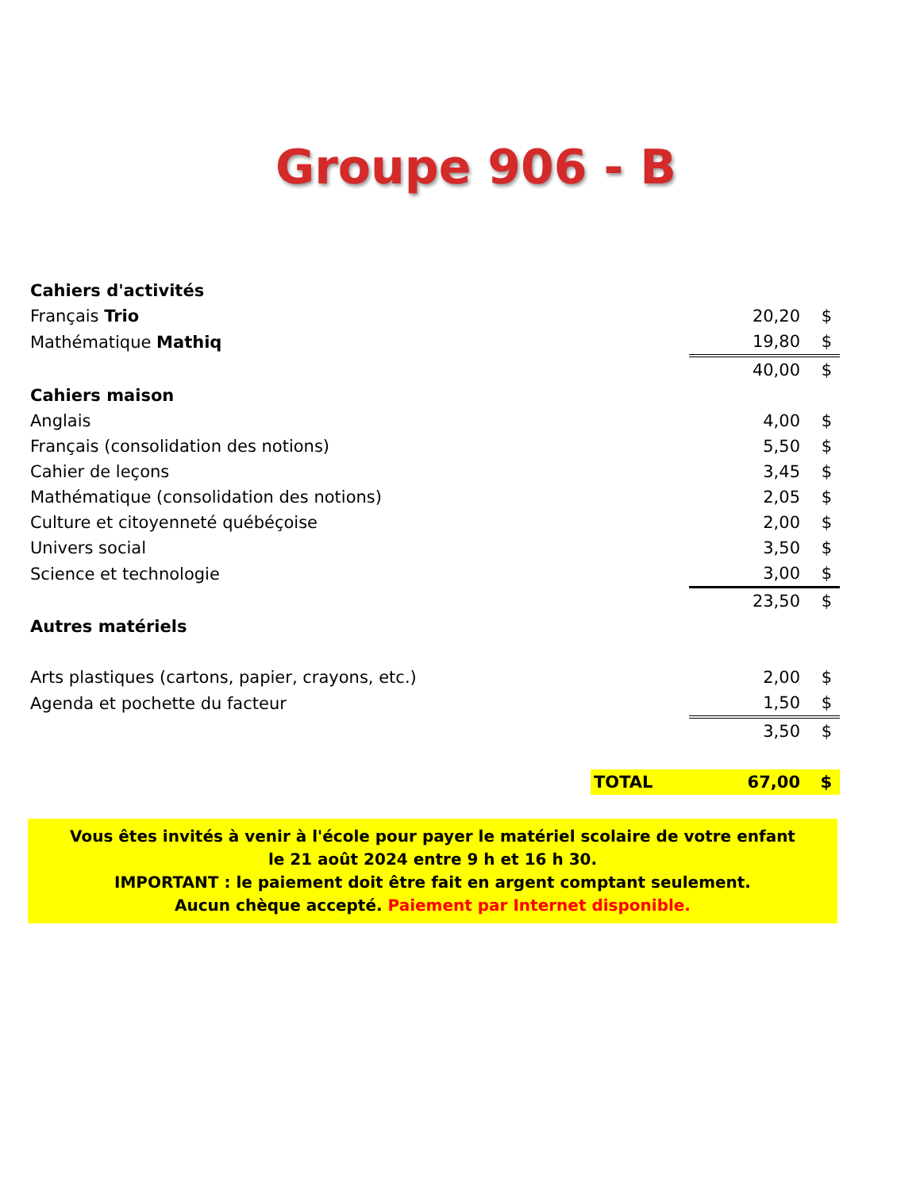Groupe 906 - B
| Cahiers d'activités | | | |
| Français Trio | | 20,20 | $ |
| Mathématique Mathiq | | 19,80 | $ |
| | | 40,00 | $ |
| Cahiers maison | | | |
| Anglais | | 4,00 | $ |
| Français (consolidation des notions) | | 5,50 | $ |
| Cahier de leçons | | 3,45 | $ |
| Mathématique (consolidation des notions) | | 2,05 | $ |
| Culture et citoyenneté québéçoise | | 2,00 | $ |
| Univers social | | 3,50 | $ |
| Science et technologie | | 3,00 | $ |
| | | 23,50 | $ |
| Autres matériels | | | |
| Arts plastiques (cartons, papier, crayons, etc.) | | 2,00 | $ |
| Agenda et pochette du facteur | | 1,50 | $ |
| | | 3,50 | $ |
| | TOTAL | 67,00 | $ |
Vous êtes invités à venir à l'école pour payer le matériel scolaire de votre enfant
le 21 août 2024 entre 9 h et 16 h 30.
IMPORTANT : le paiement doit être fait en argent comptant seulement.
Aucun chèque accepté. Paiement par Internet disponible.